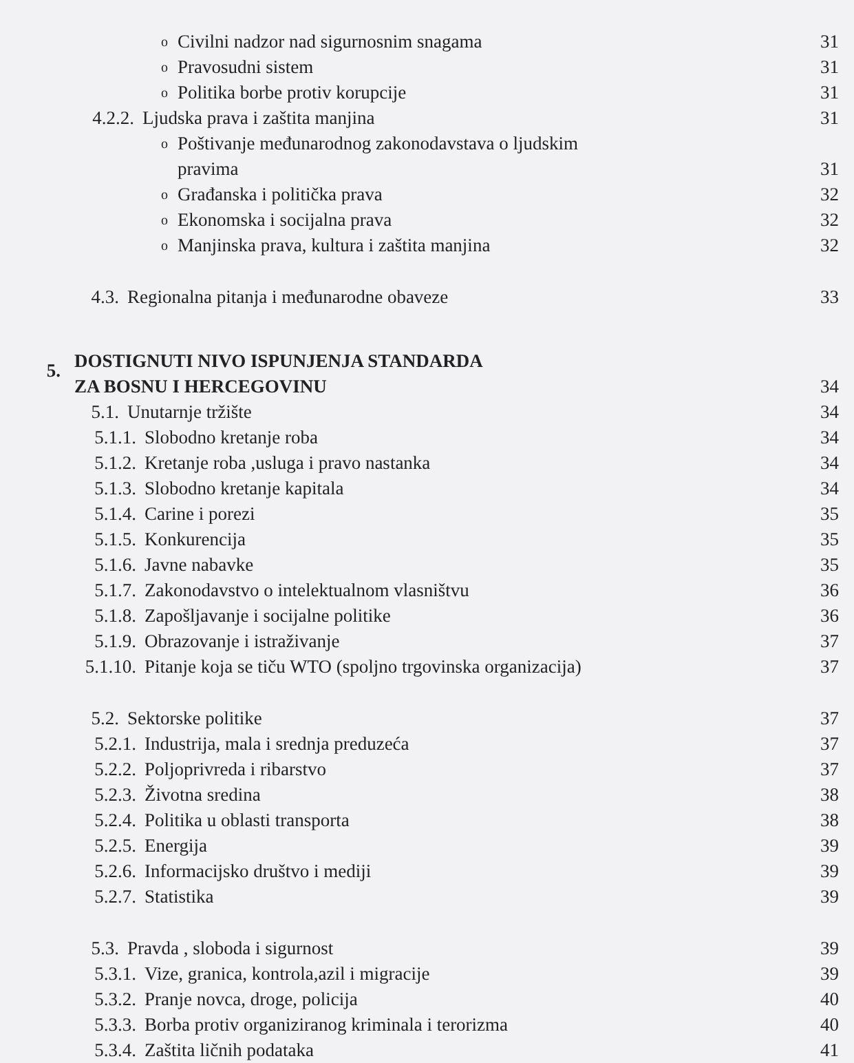o Civilni nadzor nad sigurnosnim snagama 31
o Pravosudni sistem 31
o Politika borbe protiv korupcije 31
4.2.2. Ljudska prava i zaštita manjina 31
o Poštivanje međunarodnog zakonodavstava o ljudskim
pravima 31
o Građanska i politička prava 32
o Ekonomska i socijalna prava 32
o Manjinska prava, kultura i zaštita manjina 32
4.3. Regionalna pitanja i međunarodne obaveze 33
5. DOSTIGNUTI NIVO ISPUNJENJA STANDARDA
ZA BOSNU I HERCEGOVINU 34
5.1. Unutarnje tržište 34
5.1.1. Slobodno kretanje roba 34
5.1.2. Kretanje roba ,usluga i pravo nastanka 34
5.1.3. Slobodno kretanje kapitala 34
5.1.4. Carine i porezi 35
5.1.5. Konkurencija 35
5.1.6. Javne nabavke 35
5.1.7. Zakonodavstvo o intelektualnom vlasništvu 36
5.1.8. Zapošljavanje i socijalne politike 36
5.1.9. Obrazovanje i istraživanje 37
5.1.10. Pitanje koja se tiču WTO (spoljno trgovinska organizacija) 37
5.2. Sektorske politike 37
5.2.1. Industrija, mala i srednja preduzeća 37
5.2.2. Poljoprivreda i ribarstvo 37
5.2.3. Životna sredina 38
5.2.4. Politika u oblasti transporta 38
5.2.5. Energija 39
5.2.6. Informacijsko društvo i mediji 39
5.2.7. Statistika 39
5.3. Pravda , sloboda i sigurnost 39
5.3.1. Vize, granica, kontrola,azil i migracije 39
5.3.2. Pranje novca, droge, policija 40
5.3.3. Borba protiv organiziranog kriminala i terorizma 40
5.3.4. Zaštita ličnih podataka 41